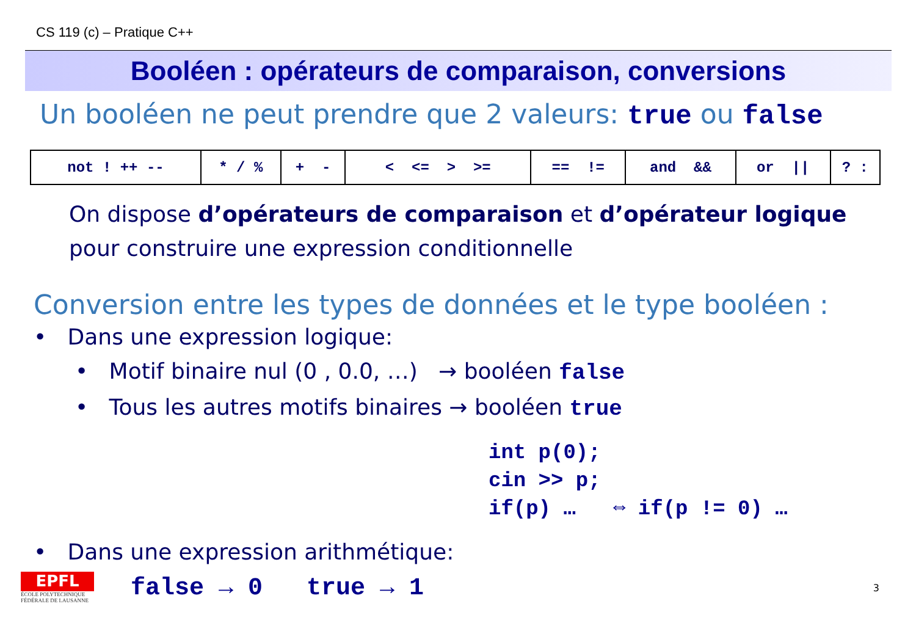CS 119 (c) – Pratique C++
Booléen : opérateurs de comparaison, conversions
Un booléen ne peut prendre que 2 valeurs: true ou false
| not ! ++ -- | * / % | + - | < <= > >= | == != | and && | or // | ? : |
On dispose d’opérateurs de comparaison et d’opérateur logique
pour construire une expression conditionnelle
Conversion entre les types de données et le type booléen :
• Dans une expression logique:
• Motif binaire nul (0 , 0.0, …) → booléen false
• Tous les autres motifs binaires → booléen true
int p(0);
cin >> p;
if(p) … ⇔ if(p != 0) …
• Dans une expression arithmétique:
EPFL
ÉCOLE POLYTECHNIQUE FÉDÉRALE DE LAUSANNE
false → 0 true → 1
3